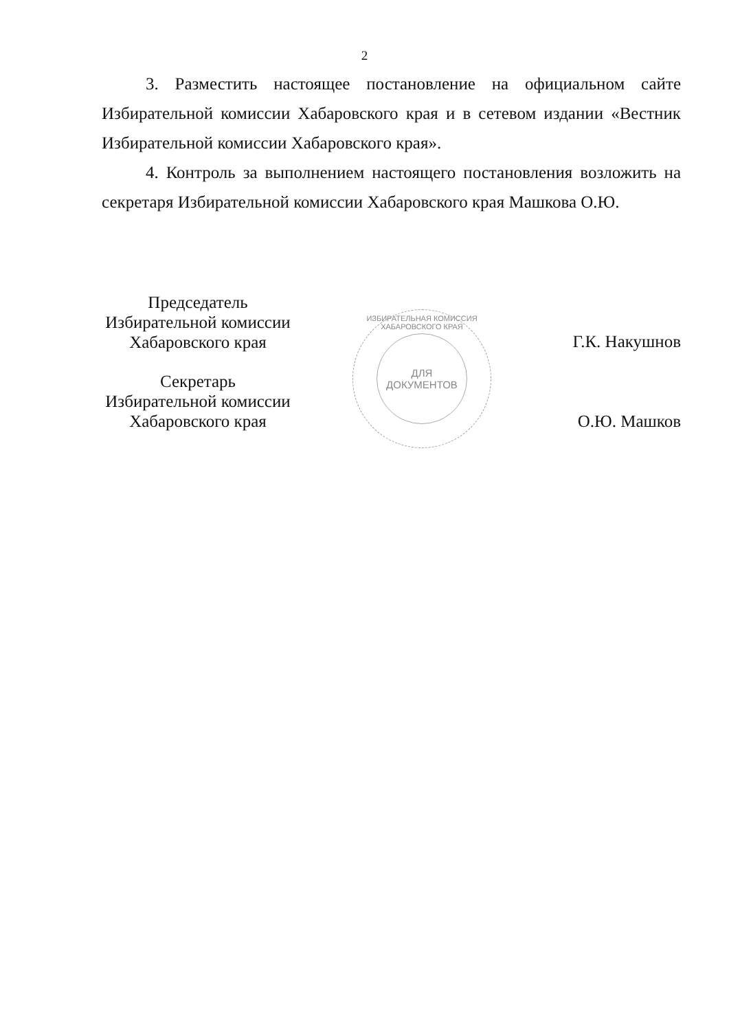2
3. Разместить настоящее постановление на официальном сайте Избирательной комиссии Хабаровского края и в сетевом издании «Вестник Избирательной комиссии Хабаровского края».
4. Контроль за выполнением настоящего постановления возложить на секретаря Избирательной комиссии Хабаровского края Машкова О.Ю.
Председатель
Избирательной комиссии
Хабаровского края
Секретарь
Избирательной комиссии
Хабаровского края
ИЗБИРАТЕЛЬНАЯ КОМИССИЯ ХАБАРОВСКОГО КРАЯ
ДЛЯ
ДОКУМЕНТОВ
Г.К. Накушнов
О.Ю. Машков